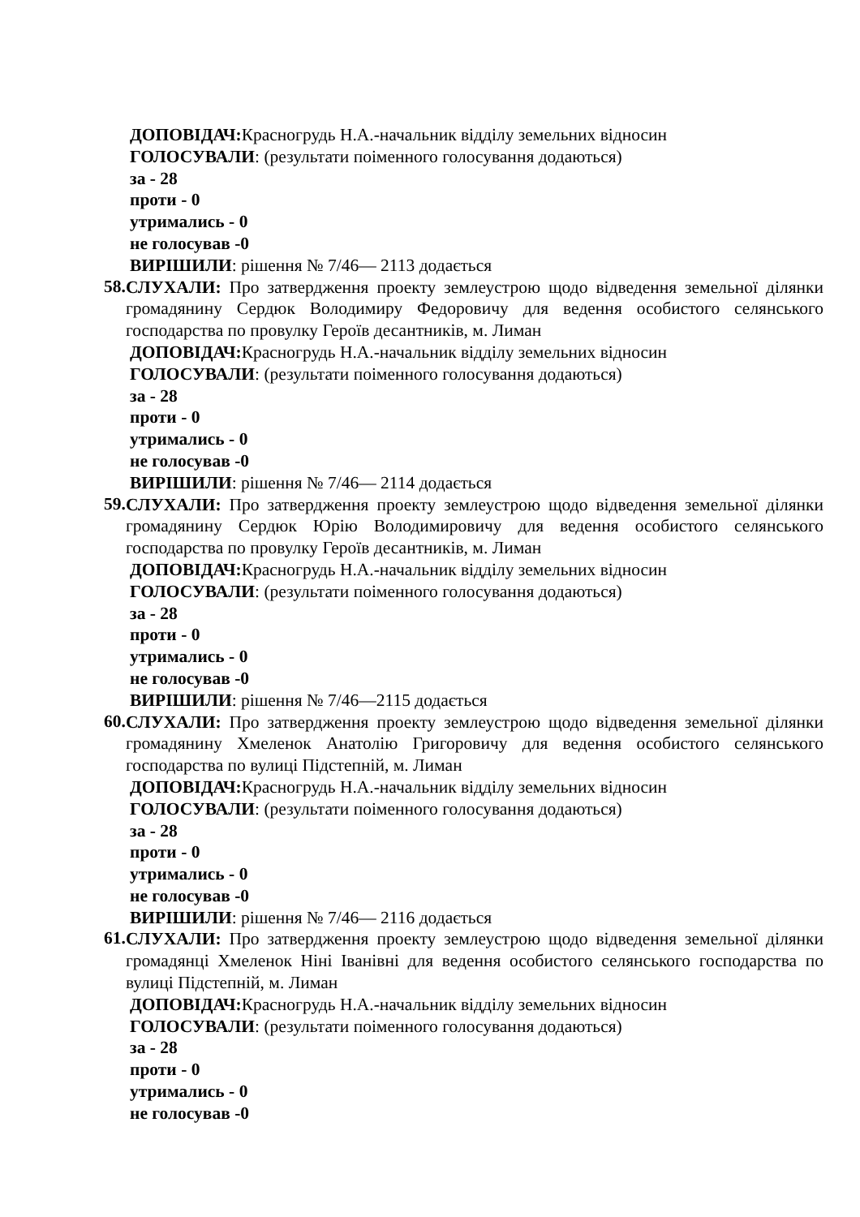ДОПОВІДАЧ: Красногрудь Н.А.-начальник відділу земельних відносин
ГОЛОСУВАЛИ: (результати поіменного голосування додаються)
за - 28
проти - 0
утримались - 0
не голосував -0
ВИРІШИЛИ: рішення № 7/46— 2113 додається
58.
СЛУХАЛИ: Про затвердження проекту землеустрою щодо відведення земельної ділянки громадянину Сердюк Володимиру Федоровичу для ведення особистого селянського господарства по провулку Героїв десантників, м. Лиман
ДОПОВІДАЧ: Красногрудь Н.А.-начальник відділу земельних відносин
ГОЛОСУВАЛИ: (результати поіменного голосування додаються)
за - 28
проти - 0
утримались - 0
не голосував -0
ВИРІШИЛИ: рішення № 7/46— 2114 додається
59.
СЛУХАЛИ: Про затвердження проекту землеустрою щодо відведення земельної ділянки громадянину Сердюк Юрію Володимировичу для ведення особистого селянського господарства по провулку Героїв десантників, м. Лиман
ДОПОВІДАЧ: Красногрудь Н.А.-начальник відділу земельних відносин
ГОЛОСУВАЛИ: (результати поіменного голосування додаються)
за - 28
проти - 0
утримались - 0
не голосував -0
ВИРІШИЛИ: рішення № 7/46—2115 додається
60.
СЛУХАЛИ: Про затвердження проекту землеустрою щодо відведення земельної ділянки громадянину Хмеленок Анатолію Григоровичу для ведення особистого селянського господарства по вулиці Підстепній, м. Лиман
ДОПОВІДАЧ: Красногрудь Н.А.-начальник відділу земельних відносин
ГОЛОСУВАЛИ: (результати поіменного голосування додаються)
за - 28
проти - 0
утримались - 0
не голосував -0
ВИРІШИЛИ: рішення № 7/46— 2116 додається
61.
СЛУХАЛИ: Про затвердження проекту землеустрою щодо відведення земельної ділянки громадянці Хмеленок Ніні Іванівні для ведення особистого селянського господарства по вулиці Підстепній, м. Лиман
ДОПОВІДАЧ: Красногрудь Н.А.-начальник відділу земельних відносин
ГОЛОСУВАЛИ: (результати поіменного голосування додаються)
за - 28
проти - 0
утримались - 0
не голосував -0